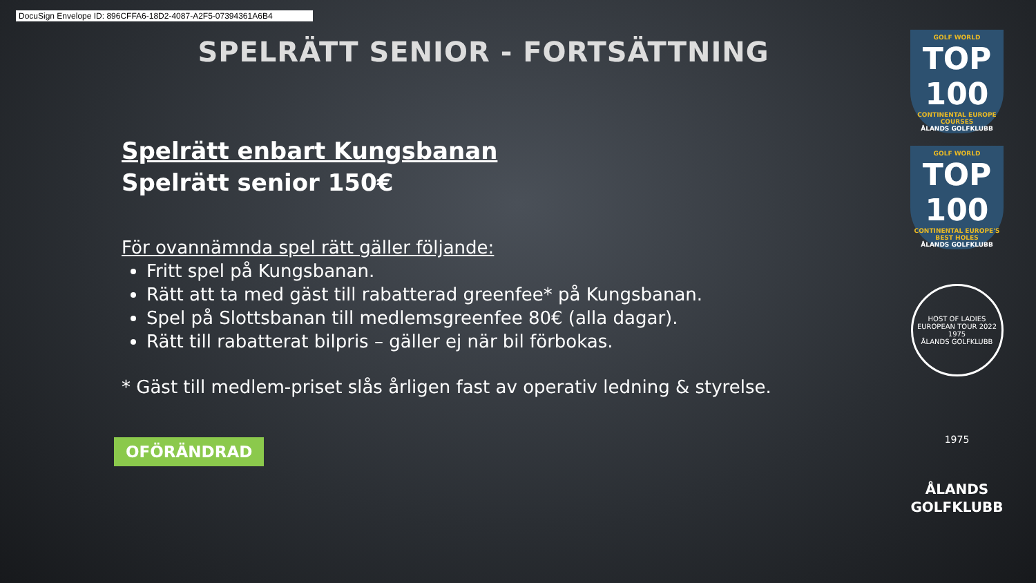DocuSign Envelope ID: 896CFFA6-18D2-4087-A2F5-07394361A6B4
SPELRÄTT SENIOR - FORTSÄTTNING
Spelrätt enbart Kungsbanan
Spelrätt senior 150€
För ovannämnda spel rätt gäller följande:
Fritt spel på Kungsbanan.
Rätt att ta med gäst till rabatterad greenfee* på Kungsbanan.
Spel på Slottsbanan till medlemsgreenfee 80€ (alla dagar).
Rätt till rabatterat bilpris – gäller ej när bil förbokas.
* Gäst till medlem-priset slås årligen fast av operativ ledning & styrelse.
OFÖRÄNDRAD
GOLF WORLD
TOP 100
CONTINENTAL EUROPE COURSES
ÅLANDS GOLFKLUBB
GOLF WORLD
TOP 100
CONTINENTAL EUROPE'S BEST HOLES
ÅLANDS GOLFKLUBB
HOST OF LADIES EUROPEAN TOUR 2022
1975
ÅLANDS GOLFKLUBB
1975
ÅLANDS
GOLFKLUBB